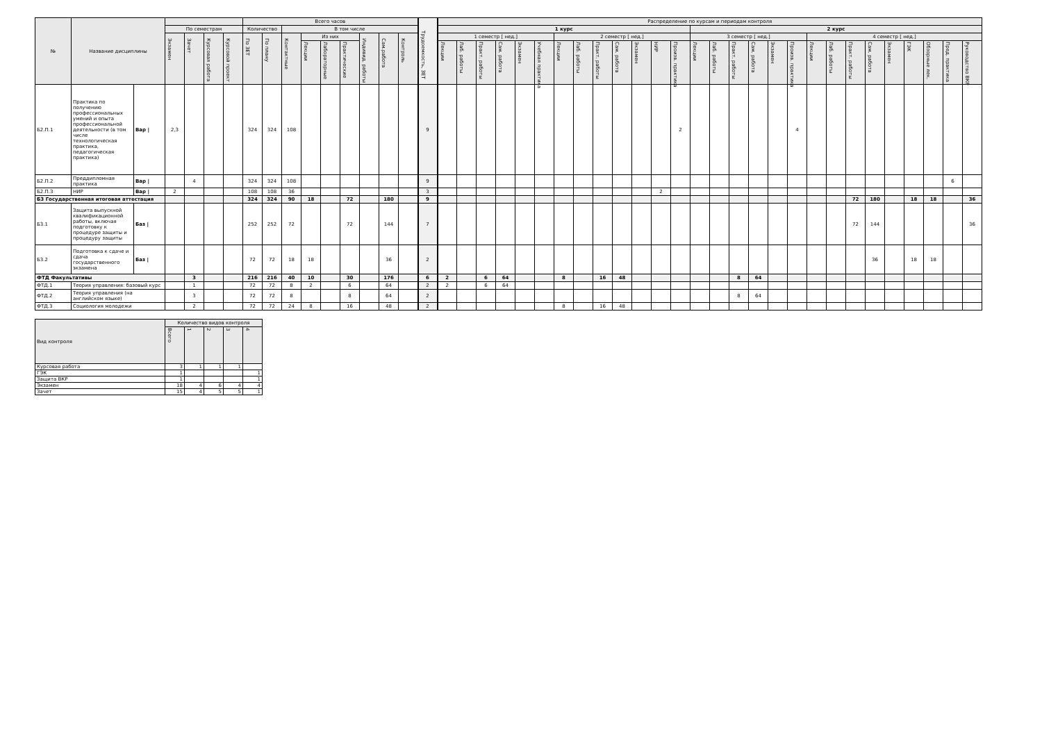| № | Название дисциплины | | | | | | Всего часов | | | | | | | | | Трудоемкость, ЗЕТ | Распределение по курсам и периодам контроля | | | | | | | | | | | | | | | | | | | | | | | | | | | |
| --- | --- | --- | --- | --- | --- | --- | --- | --- | --- | --- | --- | --- | --- | --- | --- | --- | --- | --- | --- | --- | --- | --- | --- | --- | --- | --- | --- | --- | --- | --- | --- | --- | --- | --- | --- | --- | --- | --- | --- | --- | --- | --- | --- | --- |
| | | | По семестрам | | | | Количество | | В том числе | | | | | | | | 1 курс | | | | | | | | | | | | | 2 курс | | | | | | | | | | | | | | |
| | | | Экзамен | Зачет | Курсовая работа | Курсовой проект | По ЗЕТ | По плану | Контактные | Из них | | | Индивид. работы | Сам.работа | Контроль | | 1 семестр [ нед.] | | | | | | 2 семестр [ нед.] | | | | | | | 3 семестр [ нед.] | | | | | | 4 семестр [ нед.] | | | | | | | | |
| | | | | | | | | | | Лекции | Лабораторные | Практические | | | | | Лекции | Лаб. работы | Практ. работы | Сам. работа | Экзамен | Учебная практика | Лекции | Лаб. работы | Практ. работы | Сам. работа | Экзамен | НИР | Произв. практика | Лекции | Лаб. работы | Практ. работы | Сам. работа | Экзамен | Произв. практика | Лекции | Лаб. работы | Практ. работы | Сам. работа | Экзамен | ГЭК | Обзорные лек. | Пред. практика | Руководство ВКР |
| Б2.П.1 | Практика по получению профессиональных умений и опыта профессиональной деятельности (в том числе технологическая практика, педагогическая практика) | Вар / | 2,3 | | | | 324 | 324 | 108 | | | | | | | 9 | | | | | | | | | | | | | 2 | | | | | | 4 | | | | | | | | | |
| Б2.П.2 | Преддипломная практика | Вар / | | 4 | | | 324 | 324 | 108 | | | | | | | 9 | | | | | | | | | | | | | | | | | | | | | | | | | | | 6 | |
| Б2.П.3 | НИР | Вар / | 2 | | | | 108 | 108 | 36 | | | | | | | 3 | | | | | | | | | | | | 2 | | | | | | | | | | | | | | | | |
| Б3 Государственная итоговая аттестация | | | | | | | 324 | 324 | 90 | 18 | | 72 | | 180 | | 9 | | | | | | | | | | | | | | | | | | | | | | 72 | 180 | | 18 | 18 | | 36 |
| Б3.1 | Защита выпускной квалификационной работы, включая подготовку к процедуре защиты и процедуру защиты | Баз / | | | | | 252 | 252 | 72 | | | 72 | | 144 | | 7 | | | | | | | | | | | | | | | | | | | | | | 72 | 144 | | | | | 36 |
| Б3.2 | Подготовка к сдаче и сдача государственного экзамена | Баз / | | | | | 72 | 72 | 18 | 18 | | | | 36 | | 2 | | | | | | | | | | | | | | | | | | | | | | | 36 | | 18 | 18 | | |
| ФТД Факультативы | | | | 3 | | | 216 | 216 | 40 | 10 | | 30 | | 176 | | 6 | 2 | | 6 | 64 | | | 8 | | 16 | 48 | | | | | | 8 | 64 | | | | | | | | | | | |
| ФТД.1 | Теория управления: базовый курс | | | 1 | | | 72 | 72 | 8 | 2 | | 6 | | 64 | | 2 | 2 | | 6 | 64 | | | | | | | | | | | | | | | | | | | | | | | | |
| ФТД.2 | Теория управления (на английском языке) | | | 3 | | | 72 | 72 | 8 | | | 8 | | 64 | | 2 | | | | | | | | | | | | | | | | 8 | 64 | | | | | | | | | | | |
| ФТД.3 | Социология молодежи | | | 2 | | | 72 | 72 | 24 | 8 | | 16 | | 48 | | 2 | | | | | | | 8 | | 16 | 48 | | | | | | | | | | | | | | | | | | |
| Вид контроля | Количество видов контроля | | | | |
| --- | --- | --- | --- | --- | --- |
| | Всего | 1 | 2 | 3 | 4 |
| Курсовая работа | 3 | 1 | 1 | 1 | |
| ГЭК | 1 | | | | 1 |
| Защита ВКР | 1 | | | | 1 |
| Экзамен | 18 | 4 | 6 | 4 | 4 |
| Зачет | 15 | 4 | 5 | 5 | 1 |